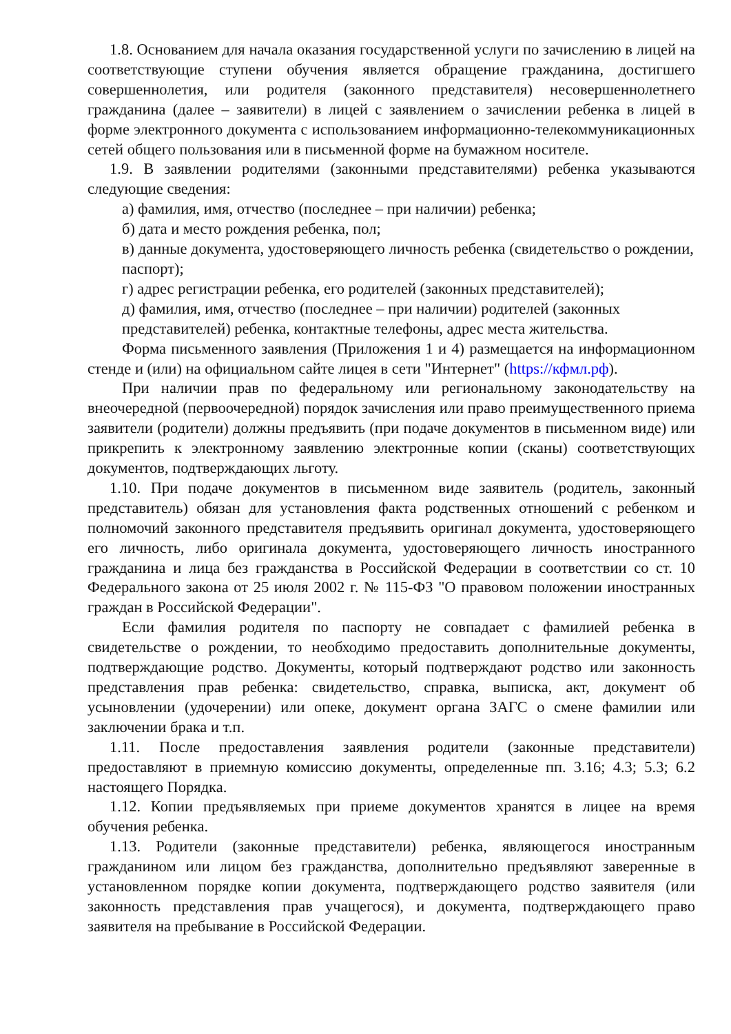1.8. Основанием для начала оказания государственной услуги по зачислению в лицей на соответствующие ступени обучения является обращение гражданина, достигшего совершеннолетия, или родителя (законного представителя) несовершеннолетнего гражданина (далее – заявители) в лицей с заявлением о зачислении ребенка в лицей в форме электронного документа с использованием информационно-телекоммуникационных сетей общего пользования или в письменной форме на бумажном носителе.
1.9. В заявлении родителями (законными представителями) ребенка указываются следующие сведения:
а) фамилия, имя, отчество (последнее – при наличии) ребенка;
б) дата и место рождения ребенка, пол;
в) данные документа, удостоверяющего личность ребенка (свидетельство о рождении, паспорт);
г) адрес регистрации ребенка, его родителей (законных представителей);
д) фамилия, имя, отчество (последнее – при наличии) родителей (законных представителей) ребенка, контактные телефоны, адрес места жительства.
Форма письменного заявления (Приложения 1 и 4) размещается на информационном стенде и (или) на официальном сайте лицея в сети "Интернет" (https://кфмл.рф).
При наличии прав по федеральному или региональному законодательству на внеочередной (первоочередной) порядок зачисления или право преимущественного приема заявители (родители) должны предъявить (при подаче документов в письменном виде) или прикрепить к электронному заявлению электронные копии (сканы) соответствующих документов, подтверждающих льготу.
1.10. При подаче документов в письменном виде заявитель (родитель, законный представитель) обязан для установления факта родственных отношений с ребенком и полномочий законного представителя предъявить оригинал документа, удостоверяющего его личность, либо оригинала документа, удостоверяющего личность иностранного гражданина и лица без гражданства в Российской Федерации в соответствии со ст. 10 Федерального закона от 25 июля 2002 г. № 115-ФЗ "О правовом положении иностранных граждан в Российской Федерации".
Если фамилия родителя по паспорту не совпадает с фамилией ребенка в свидетельстве о рождении, то необходимо предоставить дополнительные документы, подтверждающие родство. Документы, который подтверждают родство или законность представления прав ребенка: свидетельство, справка, выписка, акт, документ об усыновлении (удочерении) или опеке, документ органа ЗАГС о смене фамилии или заключении брака и т.п.
1.11. После предоставления заявления родители (законные представители) предоставляют в приемную комиссию документы, определенные пп. 3.16; 4.3; 5.3; 6.2 настоящего Порядка.
1.12. Копии предъявляемых при приеме документов хранятся в лицее на время обучения ребенка.
1.13. Родители (законные представители) ребенка, являющегося иностранным гражданином или лицом без гражданства, дополнительно предъявляют заверенные в установленном порядке копии документа, подтверждающего родство заявителя (или законность представления прав учащегося), и документа, подтверждающего право заявителя на пребывание в Российской Федерации.